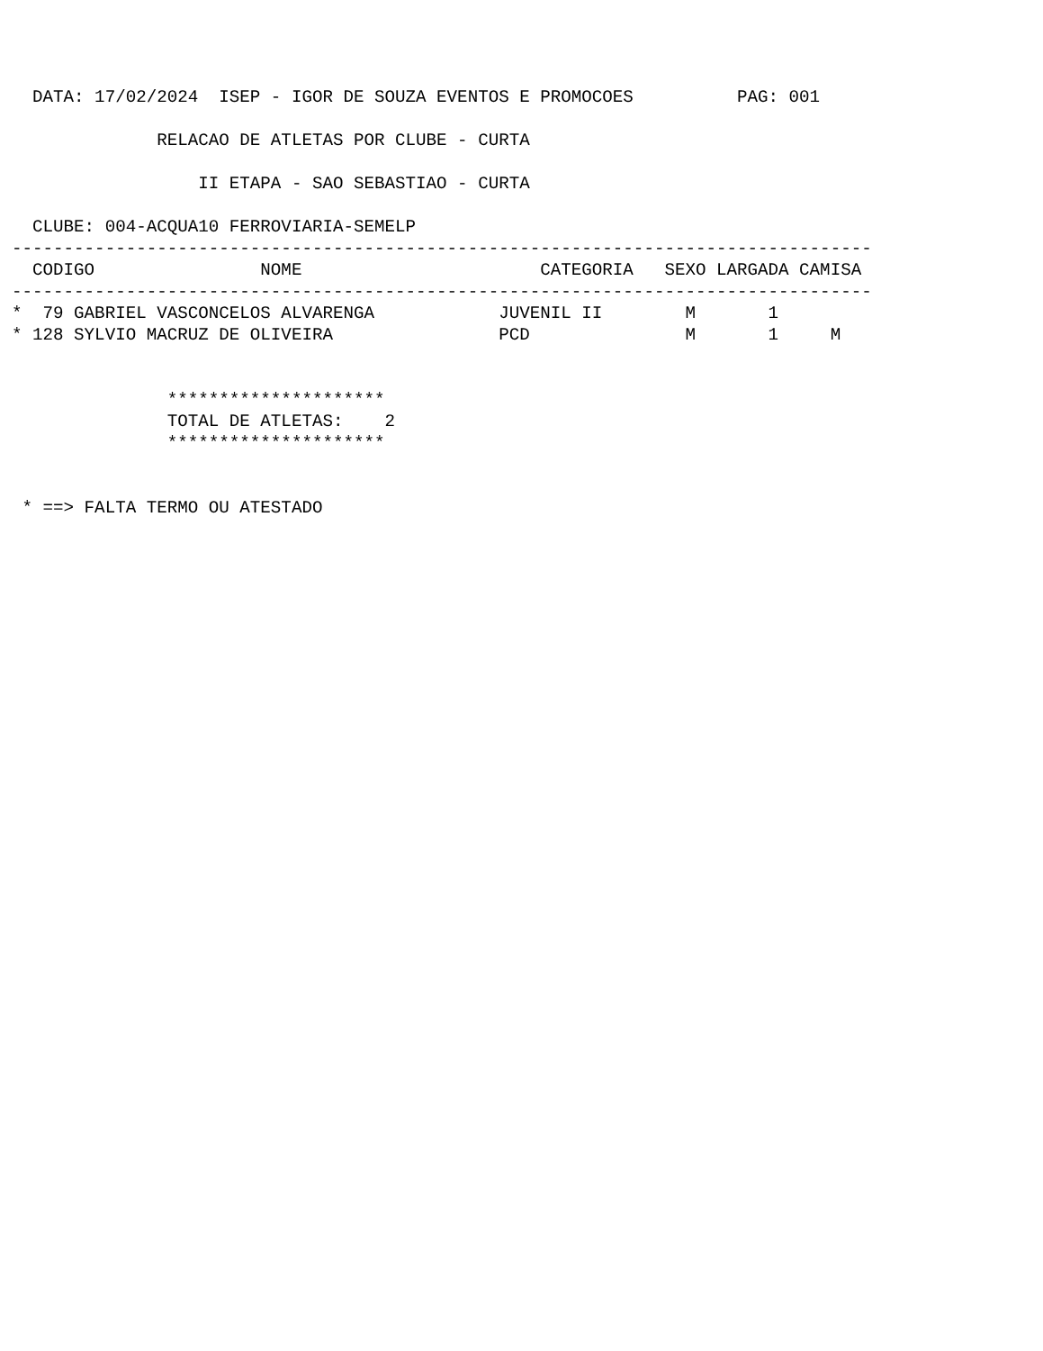DATA: 17/02/2024  ISEP - IGOR DE SOUZA EVENTOS E PROMOCOES          PAG: 001

              RELACAO DE ATLETAS POR CLUBE - CURTA

                  II ETAPA - SAO SEBASTIAO - CURTA

  CLUBE: 004-ACQUA10 FERROVIARIA-SEMELP
-----------------------------------------------------------------------------------
  CODIGO                NOME                       CATEGORIA   SEXO LARGADA CAMISA
-----------------------------------------------------------------------------------
*  79 GABRIEL VASCONCELOS ALVARENGA            JUVENIL II        M       1
* 128 SYLVIO MACRUZ DE OLIVEIRA                PCD               M       1     M


               *********************
               TOTAL DE ATLETAS:    2
               *********************


 * ==> FALTA TERMO OU ATESTADO